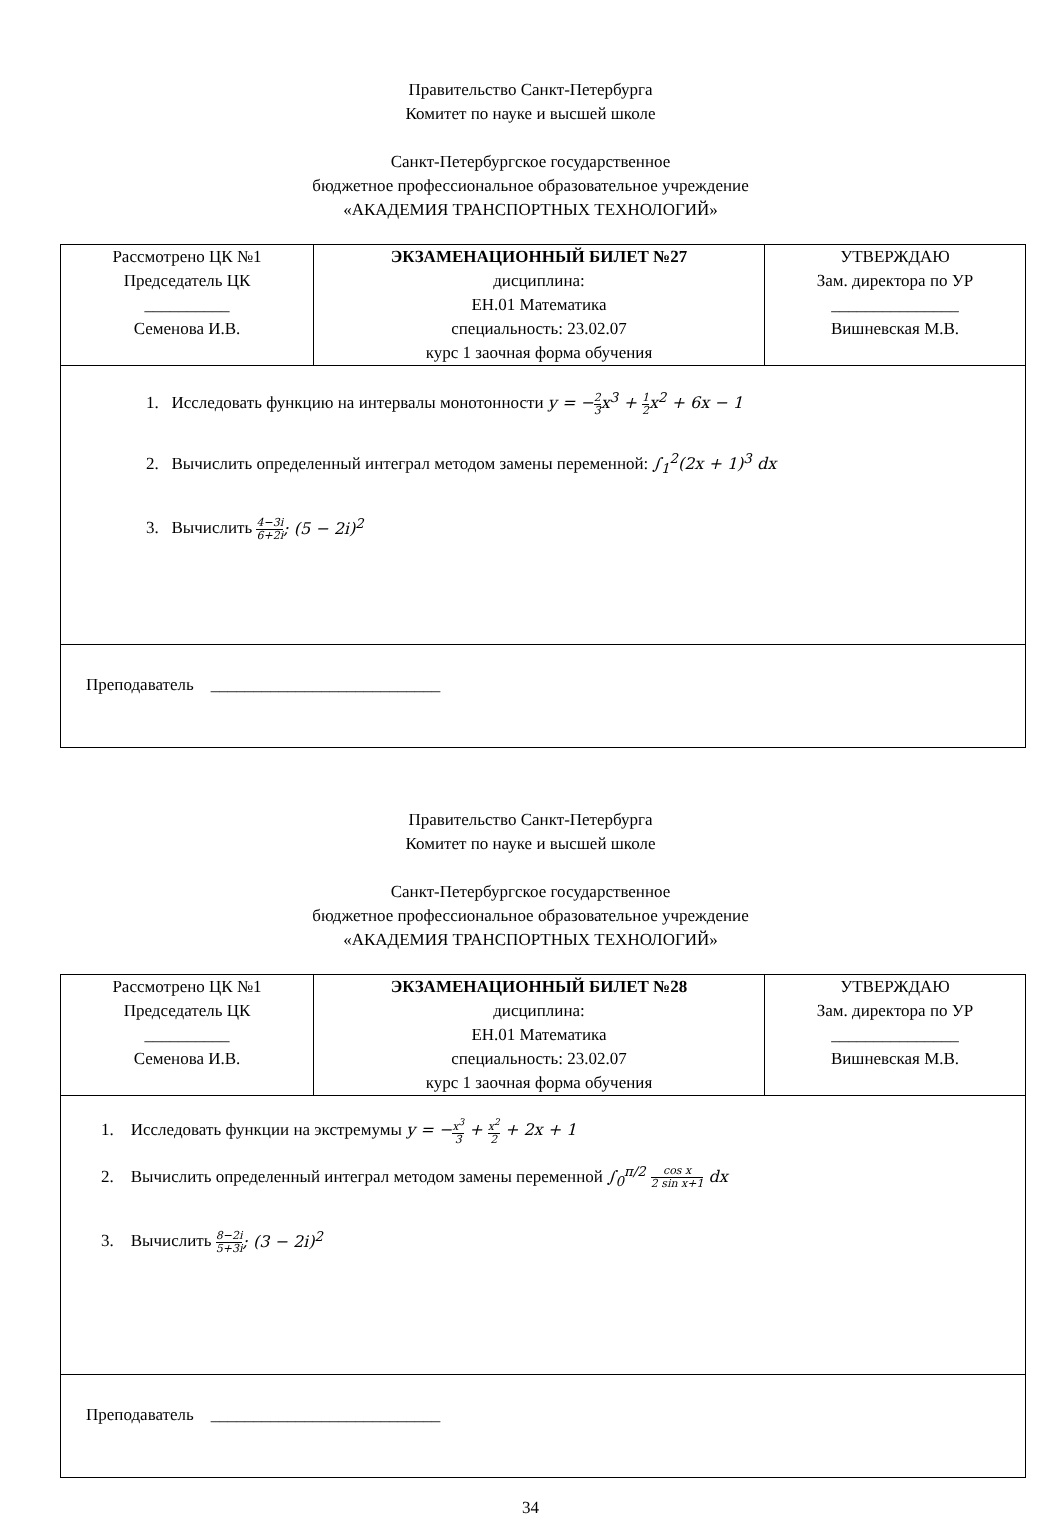Правительство Санкт-Петербурга
Комитет по науке и высшей школе
Санкт-Петербургское государственное
бюджетное профессиональное образовательное учреждение
«АКАДЕМИЯ ТРАНСПОРТНЫХ ТЕХНОЛОГИЙ»
| Рассмотрено ЦК №1 Председатель ЦК __________ Семенова И.В. | ЭКЗАМЕНАЦИОННЫЙ БИЛЕТ №27 дисциплина: ЕН.01 Математика специальность: 23.02.07 курс 1 заочная форма обучения | УТВЕРЖДАЮ Зам. директора по УР _______________ Вишневская М.В. |
| 1. Исследовать функцию на интервалы монотонности y = − 2 3 x<sup>3</sup> + 1 2 x<sup>2</sup> + 6x − 1 2. Вычислить определенный интеграл методом замены переменной: ∫<sub>1</sub><sup>2</sup>(2x + 1)<sup>3</sup> dx 3. Вычислить 4−3i 6+2i ; (5 − 2i)<sup>2</sup> | | |
| Преподаватель ___________________________ | | |
Правительство Санкт-Петербурга
Комитет по науке и высшей школе
Санкт-Петербургское государственное
бюджетное профессиональное образовательное учреждение
«АКАДЕМИЯ ТРАНСПОРТНЫХ ТЕХНОЛОГИЙ»
| Рассмотрено ЦК №1 Председатель ЦК __________ Семенова И.В. | ЭКЗАМЕНАЦИОННЫЙ БИЛЕТ №28 дисциплина: ЕН.01 Математика специальность: 23.02.07 курс 1 заочная форма обучения | УТВЕРЖДАЮ Зам. директора по УР _______________ Вишневская М.В. |
| 1. Исследовать функции на экстремумы y = − x<sup>3</sup> 3 + x<sup>2</sup> 2 + 2x + 1 2. Вычислить определенный интеграл методом замены переменной ∫<sub>0</sub><sup>π/2</sup> cos x 2 sin x+1 dx 3. Вычислить 8−2i 5+3i ; (3 − 2i)<sup>2</sup> | | |
| Преподаватель ___________________________ | | |
34